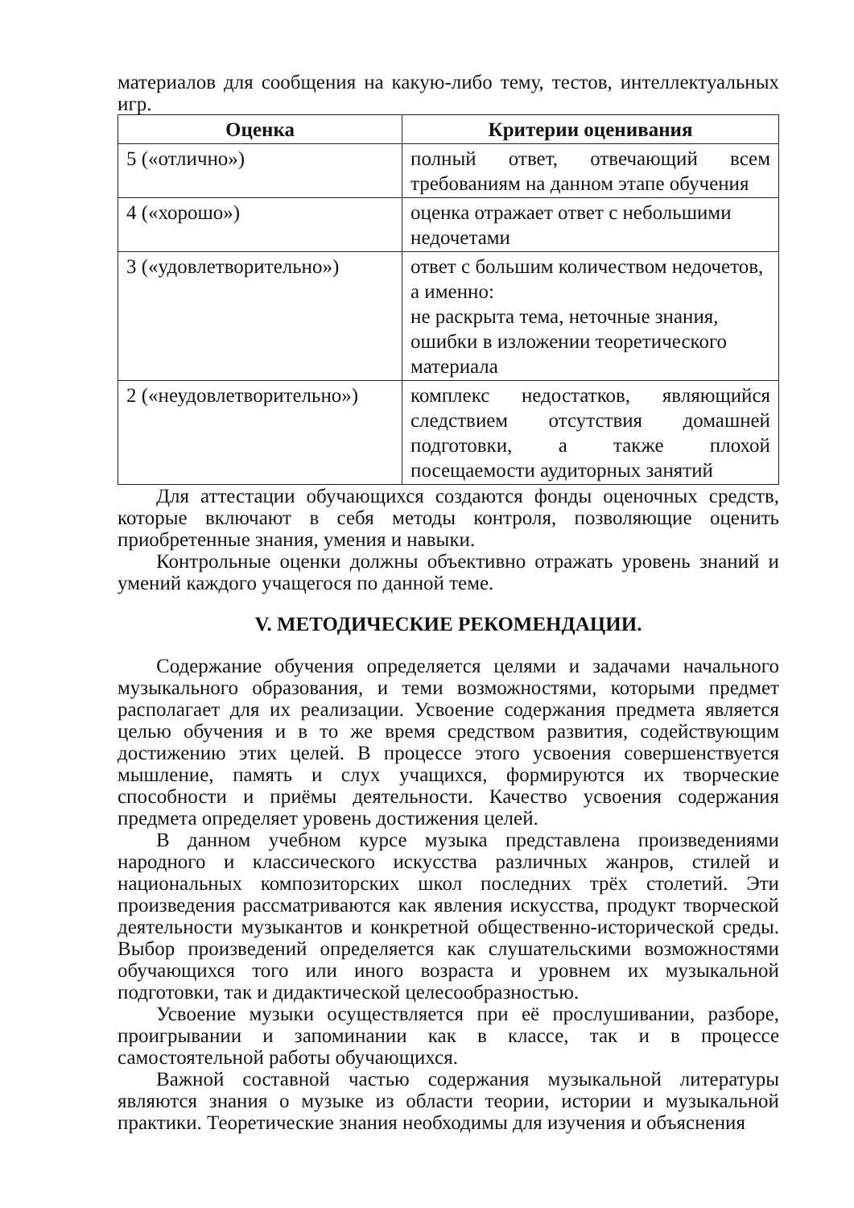материалов для сообщения на какую-либо тему, тестов, интеллектуальных игр.
| Оценка | Критерии оценивания |
| --- | --- |
| 5 («отлично») | полный ответ, отвечающий всем требованиям на данном этапе обучения |
| 4 («хорошо») | оценка отражает ответ с небольшими недочетами |
| 3 («удовлетворительно») | ответ с большим количеством недочетов, а именно: не раскрыта тема, неточные знания, ошибки в изложении теоретического материала |
| 2 («неудовлетворительно») | комплекс недостатков, являющийся следствием отсутствия домашней подготовки, а также плохой посещаемости аудиторных занятий |
Для аттестации обучающихся создаются фонды оценочных средств, которые включают в себя методы контроля, позволяющие оценить приобретенные знания, умения и навыки.
Контрольные оценки должны объективно отражать уровень знаний и умений каждого учащегося по данной теме.
V. МЕТОДИЧЕСКИЕ РЕКОМЕНДАЦИИ.
Содержание обучения определяется целями и задачами начального музыкального образования, и теми возможностями, которыми предмет располагает для их реализации. Усвоение содержания предмета является целью обучения и в то же время средством развития, содействующим достижению этих целей. В процессе этого усвоения совершенствуется мышление, память и слух учащихся, формируются их творческие способности и приёмы деятельности. Качество усвоения содержания предмета определяет уровень достижения целей.
В данном учебном курсе музыка представлена произведениями народного и классического искусства различных жанров, стилей и национальных композиторских школ последних трёх столетий. Эти произведения рассматриваются как явления искусства, продукт творческой деятельности музыкантов и конкретной общественно-исторической среды. Выбор произведений определяется как слушательскими возможностями обучающихся того или иного возраста и уровнем их музыкальной подготовки, так и дидактической целесообразностью.
Усвоение музыки осуществляется при её прослушивании, разборе, проигрывании и запоминании как в классе, так и в процессе самостоятельной работы обучающихся.
Важной составной частью содержания музыкальной литературы являются знания о музыке из области теории, истории и музыкальной практики. Теоретические знания необходимы для изучения и объяснения